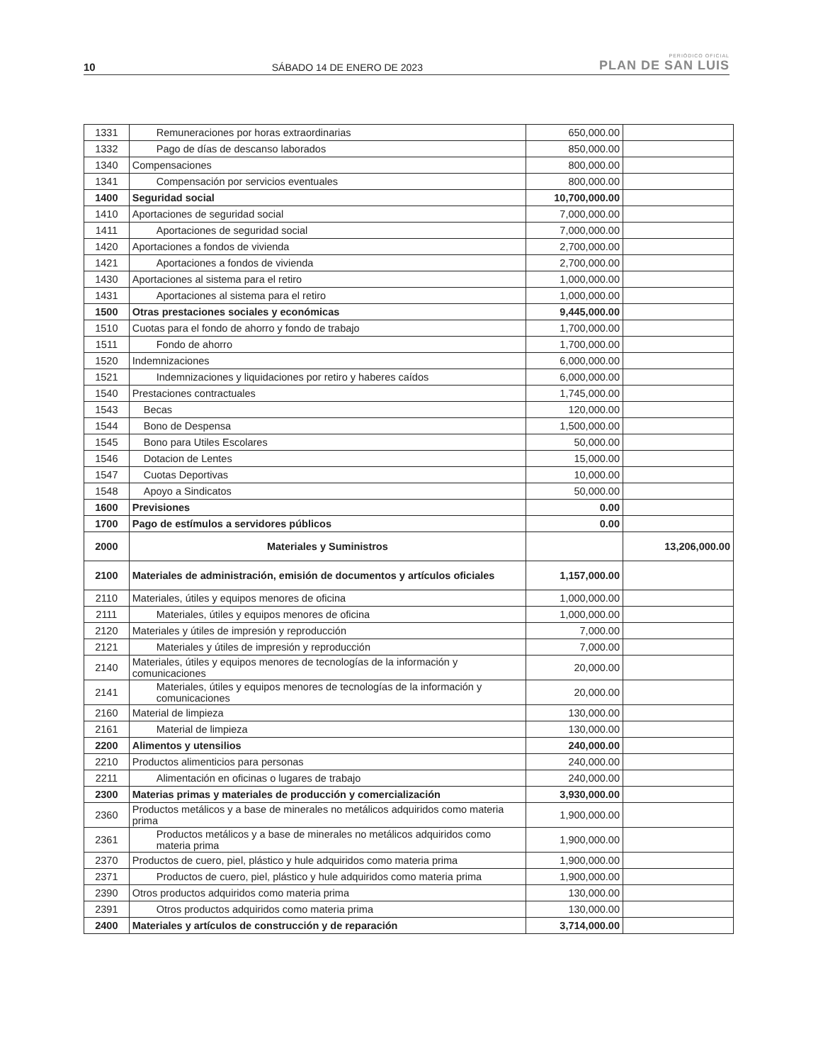10 SÁBADO 14 DE ENERO DE 2023 PERIÓDICO OFICIAL
PLAN DE SAN LUIS
| 1331 | Remuneraciones por horas extraordinarias | 650,000.00 | |
| 1332 | Pago de días de descanso laborados | 850,000.00 | |
| 1340 | Compensaciones | 800,000.00 | |
| 1341 | Compensación por servicios eventuales | 800,000.00 | |
| 1400 | Seguridad social | 10,700,000.00 | |
| 1410 | Aportaciones de seguridad social | 7,000,000.00 | |
| 1411 | Aportaciones de seguridad social | 7,000,000.00 | |
| 1420 | Aportaciones a fondos de vivienda | 2,700,000.00 | |
| 1421 | Aportaciones a fondos de vivienda | 2,700,000.00 | |
| 1430 | Aportaciones al sistema para el retiro | 1,000,000.00 | |
| 1431 | Aportaciones al sistema para el retiro | 1,000,000.00 | |
| 1500 | Otras prestaciones sociales y económicas | 9,445,000.00 | |
| 1510 | Cuotas para el fondo de ahorro y fondo de trabajo | 1,700,000.00 | |
| 1511 | Fondo de ahorro | 1,700,000.00 | |
| 1520 | Indemnizaciones | 6,000,000.00 | |
| 1521 | Indemnizaciones y liquidaciones por retiro y haberes caídos | 6,000,000.00 | |
| 1540 | Prestaciones contractuales | 1,745,000.00 | |
| 1543 | Becas | 120,000.00 | |
| 1544 | Bono de Despensa | 1,500,000.00 | |
| 1545 | Bono para Utiles Escolares | 50,000.00 | |
| 1546 | Dotacion de Lentes | 15,000.00 | |
| 1547 | Cuotas Deportivas | 10,000.00 | |
| 1548 | Apoyo a Sindicatos | 50,000.00 | |
| 1600 | Previsiones | 0.00 | |
| 1700 | Pago de estímulos a servidores públicos | 0.00 | |
| 2000 | Materiales y Suministros | | 13,206,000.00 |
| 2100 | Materiales de administración, emisión de documentos y artículos oficiales | 1,157,000.00 | |
| 2110 | Materiales, útiles y equipos menores de oficina | 1,000,000.00 | |
| 2111 | Materiales, útiles y equipos menores de oficina | 1,000,000.00 | |
| 2120 | Materiales y útiles de impresión y reproducción | 7,000.00 | |
| 2121 | Materiales y útiles de impresión y reproducción | 7,000.00 | |
| 2140 | Materiales, útiles y equipos menores de tecnologías de la información y comunicaciones | 20,000.00 | |
| 2141 | Materiales, útiles y equipos menores de tecnologías de la información y comunicaciones | 20,000.00 | |
| 2160 | Material de limpieza | 130,000.00 | |
| 2161 | Material de limpieza | 130,000.00 | |
| 2200 | Alimentos y utensilios | 240,000.00 | |
| 2210 | Productos alimenticios para personas | 240,000.00 | |
| 2211 | Alimentación en oficinas o lugares de trabajo | 240,000.00 | |
| 2300 | Materias primas y materiales de producción y comercialización | 3,930,000.00 | |
| 2360 | Productos metálicos y a base de minerales no metálicos adquiridos como materia prima | 1,900,000.00 | |
| 2361 | Productos metálicos y a base de minerales no metálicos adquiridos como materia prima | 1,900,000.00 | |
| 2370 | Productos de cuero, piel, plástico y hule adquiridos como materia prima | 1,900,000.00 | |
| 2371 | Productos de cuero, piel, plástico y hule adquiridos como materia prima | 1,900,000.00 | |
| 2390 | Otros productos adquiridos como materia prima | 130,000.00 | |
| 2391 | Otros productos adquiridos como materia prima | 130,000.00 | |
| 2400 | Materiales y artículos de construcción y de reparación | 3,714,000.00 | |